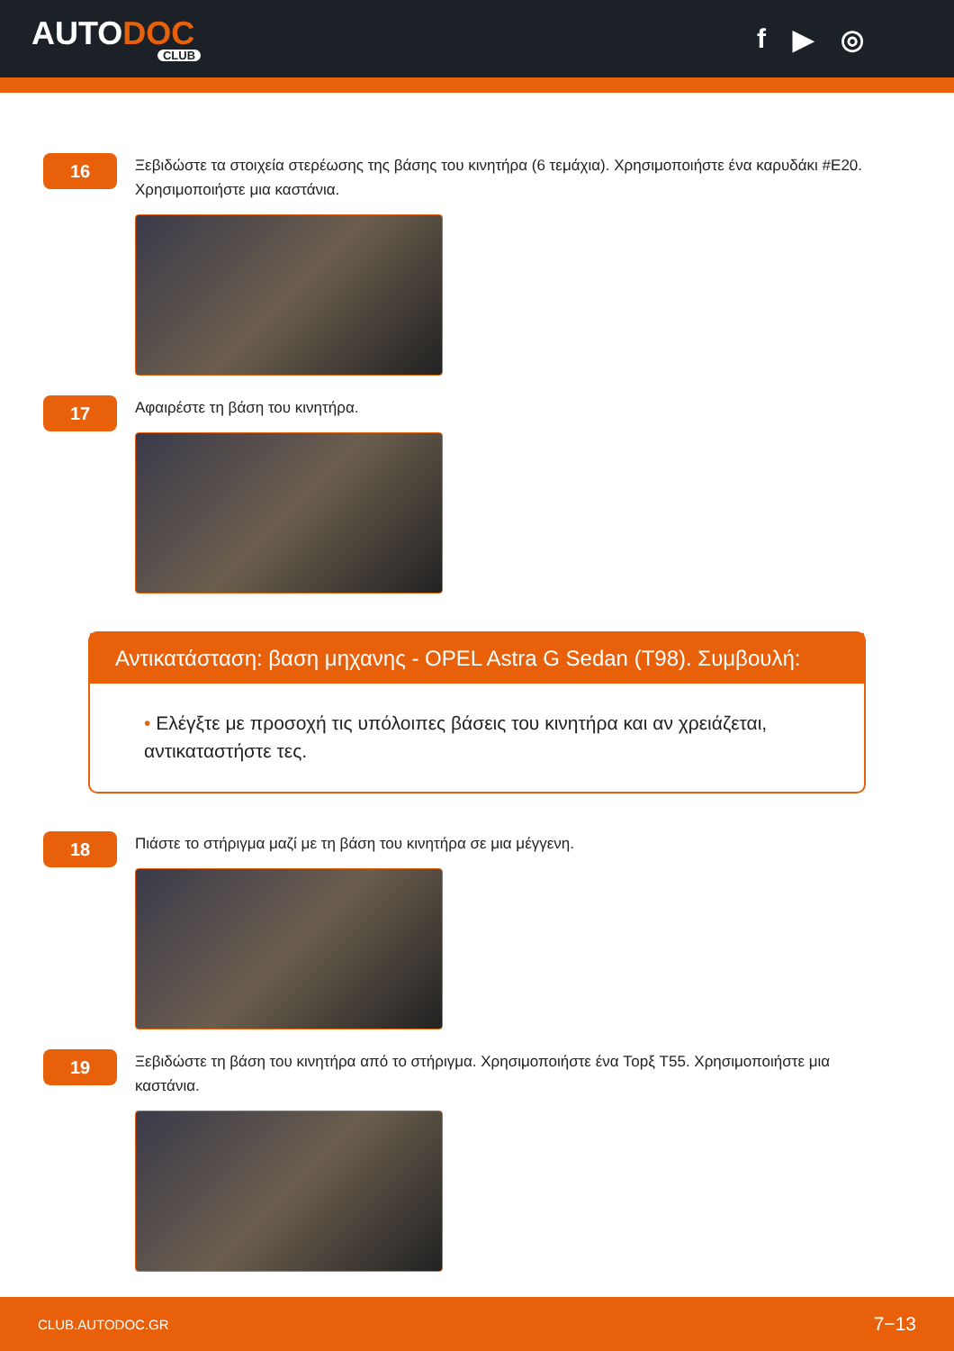AUTODOC
CLUB
f ▶ ◎
16
Ξεβιδώστε τα στοιχεία στερέωσης της βάσης του κινητήρα (6 τεμάχια). Χρησιμοποιήστε ένα καρυδάκι #E20. Χρησιμοποιήστε μια καστάνια.
17
Αφαιρέστε τη βάση του κινητήρα.
Αντικατάσταση: βαση μηχανης - OPEL Astra G Sedan (T98). Συμβουλή:
• Ελέγξτε με προσοχή τις υπόλοιπες βάσεις του κινητήρα και αν χρειάζεται, αντικαταστήστε τες.
18
Πιάστε το στήριγμα μαζί με τη βάση του κινητήρα σε μια μέγγενη.
19
Ξεβιδώστε τη βάση του κινητήρα από το στήριγμα. Χρησιμοποιήστε ένα Торξ T55. Χρησιμοποιήστε μια καστάνια.
CLUB.AUTODOC.GR 7−13